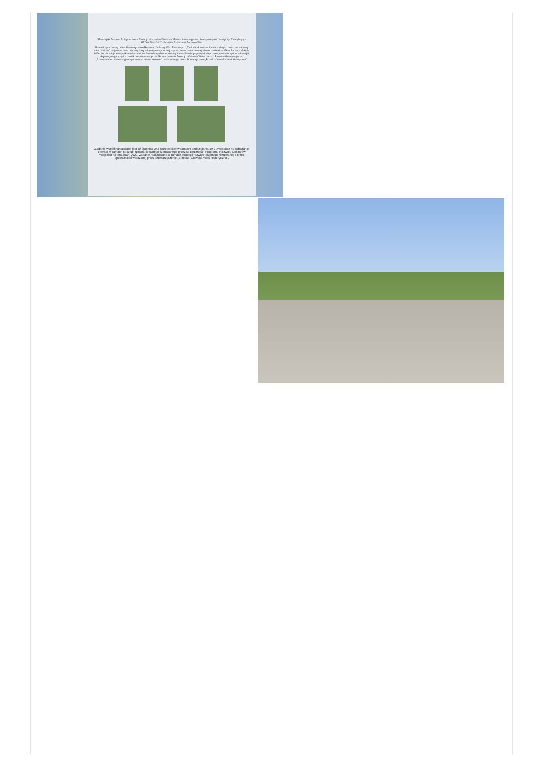"Europejski Fundusz Rolny na rzecz Rozwoju Obszarów Wiejskich: Europa inwestująca w obszary wiejskie". Instytucja Zarządzająca PROW 2014-2020 - Minister Rolnictwa i Rozwoju Wsi.
Materiał opracowany przez Stowarzyszenie Rozwoju i Odnowy Wsi. Zadanie pn.: „Zielona siłownia w Sarnach Małych miejscem rekreacji mieszkańców" mające na celu poprawę bazy rekreacyjno-sportowej poprzez utworzenie zielonej siłowni na działce 326 w Sarnach Małych, która będzie miejscem spotkań mieszkańców Saren Małych oraz stworzy im możliwość poprawy dostępu do uprawiania sportu, rekreacji i aktywnego wypoczynku zostało zrealizowane przez Stowarzyszenie Rozwoju i Odnowy Wsi w ramach Projektu Grantowego pn.: „Rozwijanie bazy rekreacyjno-sportowej – zielone siłownie" realizowanego przez Stowarzyszenie „Brzesko-Oławska Wieś Historyczna".
Zadanie współfinansowane jest ze środków Unii Europejskiej w ramach poddziałania 19.2 „Wsparcie na wdrażanie operacji w ramach strategii rozwoju lokalnego kierowanego przez społeczność" Programu Rozwoju Obszarów Wiejskich na lata 2014-2020. Zadanie realizowane w ramach strategii rozwoju lokalnego kierowanego przez społeczność wdrażanej przez Stowarzyszenie „Brzesko-Oławska Wieś Historyczna".